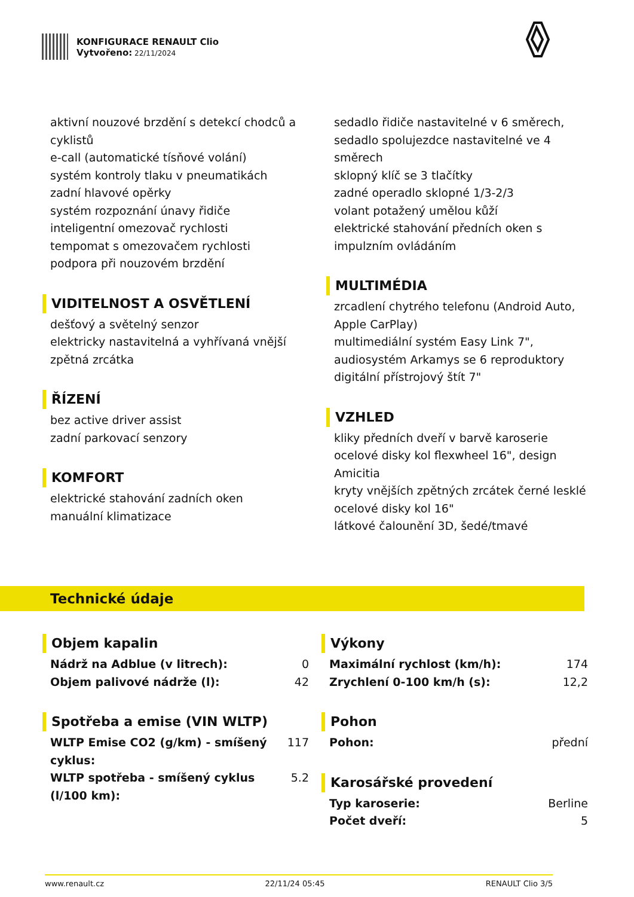KONFIGURACE RENAULT Clio
Vytvořeno: 22/11/2024
aktivní nouzové brzdění s detekcí chodců a cyklistů
e-call (automatické tísňové volání)
systém kontroly tlaku v pneumatikách
zadní hlavové opěrky
systém rozpoznání únavy řidiče
inteligentní omezovač rychlosti
tempomat s omezovačem rychlosti
podpora při nouzovém brzdění
VIDITELNOST A OSVĚTLENÍ
dešťový a světelný senzor
elektricky nastavitelná a vyhřívaná vnější zpětná zrcátka
ŘÍZENÍ
bez active driver assist
zadní parkovací senzory
KOMFORT
elektrické stahování zadních oken
manuální klimatizace
sedadlo řidiče nastavitelné v 6 směrech, sedadlo spolujezdce nastavitelné ve 4 směrech
sklopný klíč se 3 tlačítky
zadné operadlo sklopné 1/3-2/3
volant potažený umělou kůží
elektrické stahování předních oken s impulzním ovládáním
MULTIMÉDIA
zrcadlení chytrého telefonu (Android Auto, Apple CarPlay)
multimediální systém Easy Link 7", audiosystém Arkamys se 6 reproduktory
digitální přístrojový štít 7"
VZHLED
kliky předních dveří v barvě karoserie
ocelové disky kol flexwheel 16", design Amicitia
kryty vnějších zpětných zrcátek černé lesklé
ocelové disky kol 16"
látkové čalounění 3D, šedé/tmavé
Technické údaje
Objem kapalin
| Nádrž na Adblue (v litrech): | 0 |
| Objem palivové nádrže (l): | 42 |
Spotřeba a emise (VIN WLTP)
| WLTP Emise CO2 (g/km) - smíšený cyklus: | 117 |
| WLTP spotřeba - smíšený cyklus (l/100 km): | 5.2 |
Výkony
| Maximální rychlost (km/h): | 174 |
| Zrychlení 0-100 km/h (s): | 12,2 |
Pohon
| Pohon: | přední |
Karosářské provedení
| Typ karoserie: | Berline |
| Počet dveří: | 5 |
www.renault.cz 22/11/24 05:45 RENAULT Clio 3/5